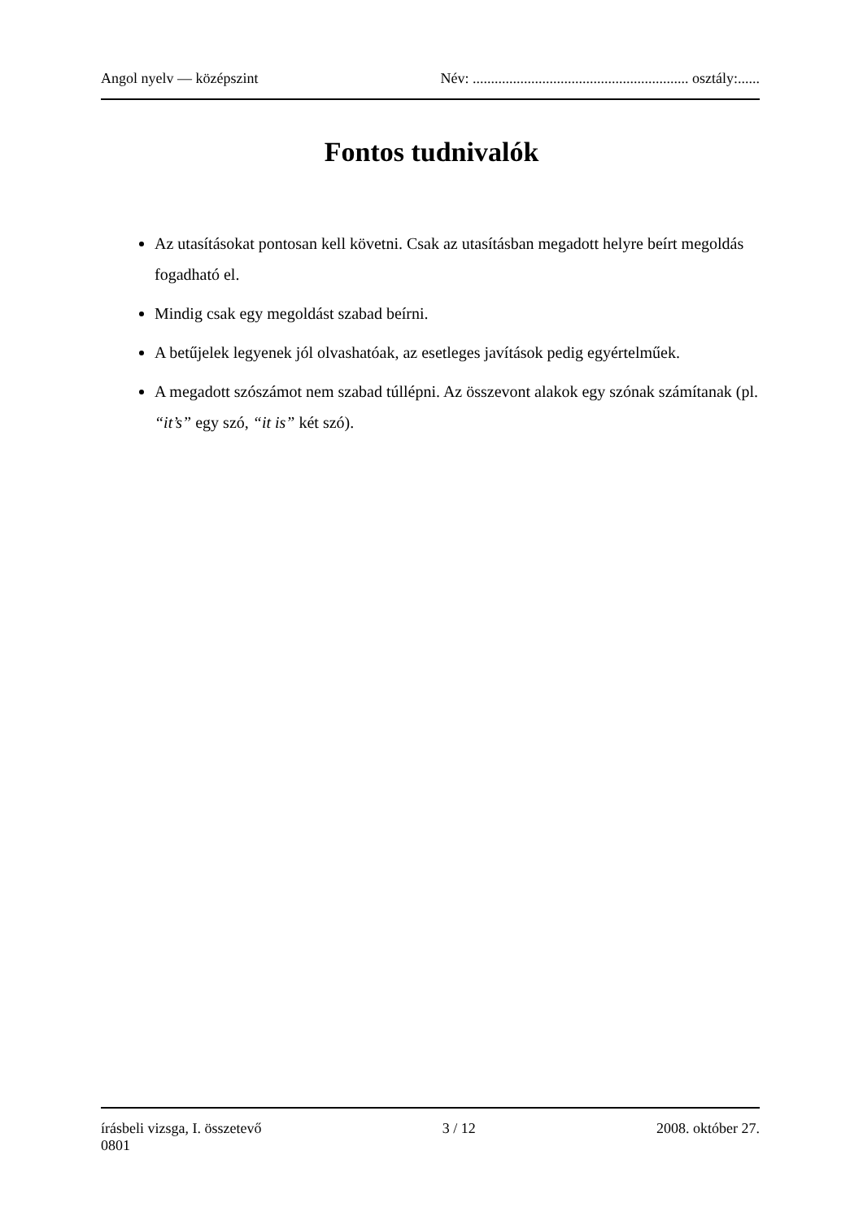Angol nyelv — középszint Név: ........................................................... osztály:......
Fontos tudnivalók
Az utasításokat pontosan kell követni. Csak az utasításban megadott helyre beírt megoldás fogadható el.
Mindig csak egy megoldást szabad beírni.
A betűjelek legyenek jól olvashatóak, az esetleges javítások pedig egyértelműek.
A megadott szószámot nem szabad túllépni. Az összevont alakok egy szónak számítanak (pl. “it’s” egy szó, “it is” két szó).
írásbeli vizsga, I. összetevő
0801 3 / 12 2008. október 27.